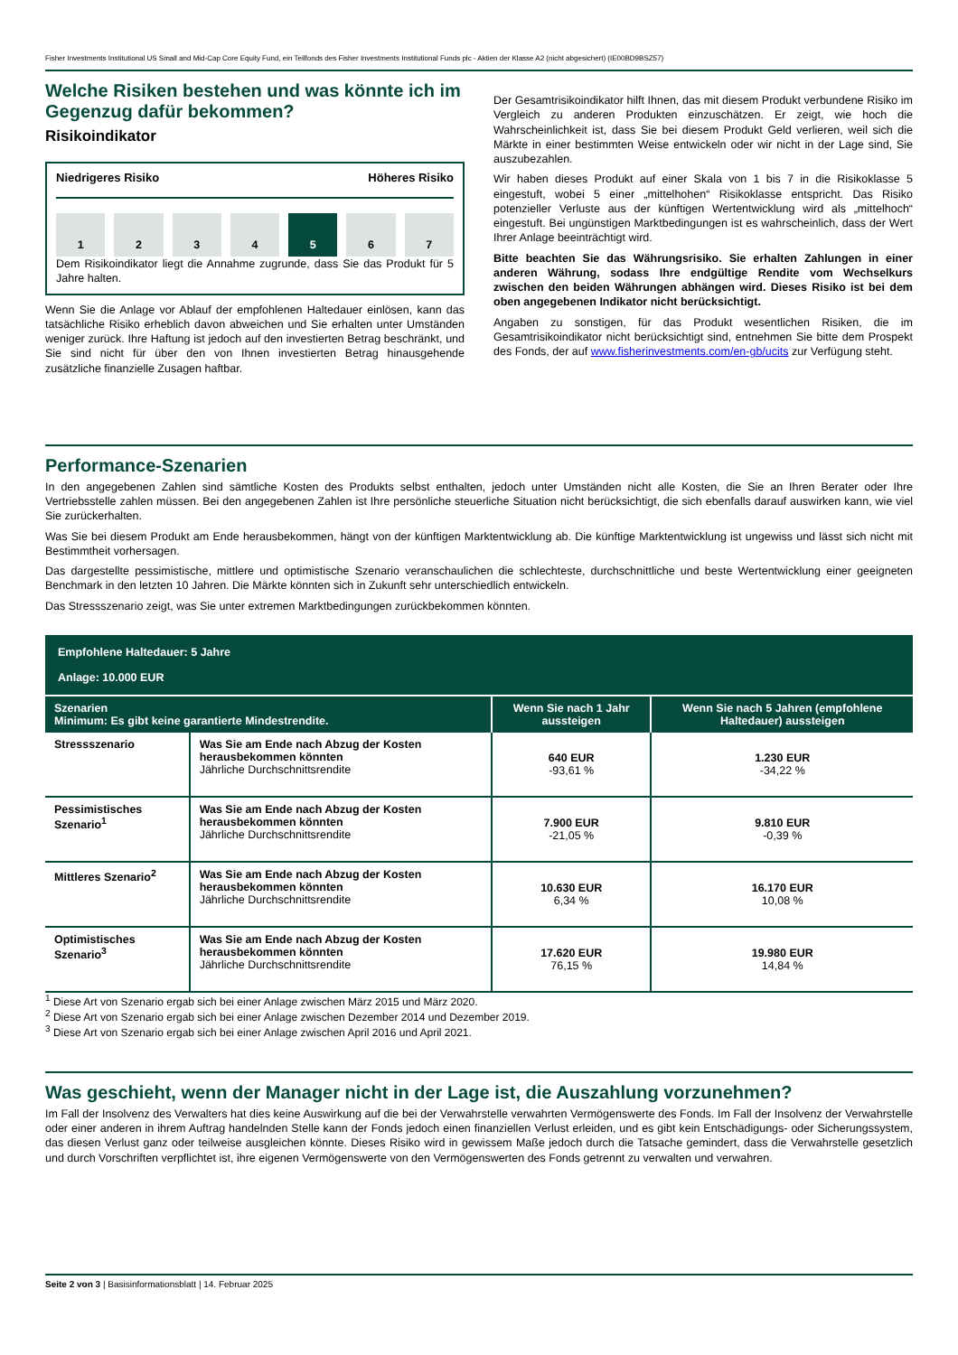Fisher Investments Institutional US Small and Mid-Cap Core Equity Fund, ein Teilfonds des Fisher Investments Institutional Funds plc - Aktien der Klasse A2 (nicht abgesichert) (IE00BD9BSZ57)
Welche Risiken bestehen und was könnte ich im Gegenzug dafür bekommen?
Risikoindikator
Niedrigeres Risiko Höheres Risiko
1 2 3 4 5 6 7
Dem Risikoindikator liegt die Annahme zugrunde, dass Sie das Produkt für 5 Jahre halten.
Wenn Sie die Anlage vor Ablauf der empfohlenen Haltedauer einlösen, kann das tatsächliche Risiko erheblich davon abweichen und Sie erhalten unter Umständen weniger zurück. Ihre Haftung ist jedoch auf den investierten Betrag beschränkt, und Sie sind nicht für über den von Ihnen investierten Betrag hinausgehende zusätzliche finanzielle Zusagen haftbar.
Der Gesamtrisikoindikator hilft Ihnen, das mit diesem Produkt verbundene Risiko im Vergleich zu anderen Produkten einzuschätzen. Er zeigt, wie hoch die Wahrscheinlichkeit ist, dass Sie bei diesem Produkt Geld verlieren, weil sich die Märkte in einer bestimmten Weise entwickeln oder wir nicht in der Lage sind, Sie auszubezahlen.
Wir haben dieses Produkt auf einer Skala von 1 bis 7 in die Risikoklasse 5 eingestuft, wobei 5 einer „mittelhohen“ Risikoklasse entspricht. Das Risiko potenzieller Verluste aus der künftigen Wertentwicklung wird als „mittelhoch“ eingestuft. Bei ungünstigen Marktbedingungen ist es wahrscheinlich, dass der Wert Ihrer Anlage beeinträchtigt wird.
Bitte beachten Sie das Währungsrisiko. Sie erhalten Zahlungen in einer anderen Währung, sodass Ihre endgültige Rendite vom Wechselkurs zwischen den beiden Währungen abhängen wird. Dieses Risiko ist bei dem oben angegebenen Indikator nicht berücksichtigt.
Angaben zu sonstigen, für das Produkt wesentlichen Risiken, die im Gesamtrisikoindikator nicht berücksichtigt sind, entnehmen Sie bitte dem Prospekt des Fonds, der auf www.fisherinvestments.com/en-gb/ucits zur Verfügung steht.
Performance-Szenarien
In den angegebenen Zahlen sind sämtliche Kosten des Produkts selbst enthalten, jedoch unter Umständen nicht alle Kosten, die Sie an Ihren Berater oder Ihre Vertriebsstelle zahlen müssen. Bei den angegebenen Zahlen ist Ihre persönliche steuerliche Situation nicht berücksichtigt, die sich ebenfalls darauf auswirken kann, wie viel Sie zurückerhalten.
Was Sie bei diesem Produkt am Ende herausbekommen, hängt von der künftigen Marktentwicklung ab. Die künftige Marktentwicklung ist ungewiss und lässt sich nicht mit Bestimmtheit vorhersagen.
Das dargestellte pessimistische, mittlere und optimistische Szenario veranschaulichen die schlechteste, durchschnittliche und beste Wertentwicklung einer geeigneten Benchmark in den letzten 10 Jahren. Die Märkte könnten sich in Zukunft sehr unterschiedlich entwickeln.
Das Stressszenario zeigt, was Sie unter extremen Marktbedingungen zurückbekommen könnten.
| Empfohlene Haltedauer: 5 Jahre Anlage: 10.000 EUR | | | |
| Szenarien Minimum: Es gibt keine garantierte Mindestrendite. | | Wenn Sie nach 1 Jahr aussteigen | Wenn Sie nach 5 Jahren (empfohlene Haltedauer) aussteigen |
| Stressszenario | Was Sie am Ende nach Abzug der Kosten herausbekommen könnten Jährliche Durchschnittsrendite | 640 EUR -93,61 % | 1.230 EUR -34,22 % |
| Pessimistisches Szenario<sup>1</sup> | Was Sie am Ende nach Abzug der Kosten herausbekommen könnten Jährliche Durchschnittsrendite | 7.900 EUR -21,05 % | 9.810 EUR -0,39 % |
| Mittleres Szenario<sup>2</sup> | Was Sie am Ende nach Abzug der Kosten herausbekommen könnten Jährliche Durchschnittsrendite | 10.630 EUR 6,34 % | 16.170 EUR 10,08 % |
| Optimistisches Szenario<sup>3</sup> | Was Sie am Ende nach Abzug der Kosten herausbekommen könnten Jährliche Durchschnittsrendite | 17.620 EUR 76,15 % | 19.980 EUR 14,84 % |
<sup>1</sup> Diese Art von Szenario ergab sich bei einer Anlage zwischen März 2015 und März 2020.
<sup>2</sup> Diese Art von Szenario ergab sich bei einer Anlage zwischen Dezember 2014 und Dezember 2019.
<sup>3</sup> Diese Art von Szenario ergab sich bei einer Anlage zwischen April 2016 und April 2021.
Was geschieht, wenn der Manager nicht in der Lage ist, die Auszahlung vorzunehmen?
Im Fall der Insolvenz des Verwalters hat dies keine Auswirkung auf die bei der Verwahrstelle verwahrten Vermögenswerte des Fonds. Im Fall der Insolvenz der Verwahrstelle oder einer anderen in ihrem Auftrag handelnden Stelle kann der Fonds jedoch einen finanziellen Verlust erleiden, und es gibt kein Entschädigungs- oder Sicherungssystem, das diesen Verlust ganz oder teilweise ausgleichen könnte. Dieses Risiko wird in gewissem Maße jedoch durch die Tatsache gemindert, dass die Verwahrstelle gesetzlich und durch Vorschriften verpflichtet ist, ihre eigenen Vermögenswerte von den Vermögenswerten des Fonds getrennt zu verwalten und verwahren.
Seite 2 von 3 | Basisinformationsblatt | 14. Februar 2025